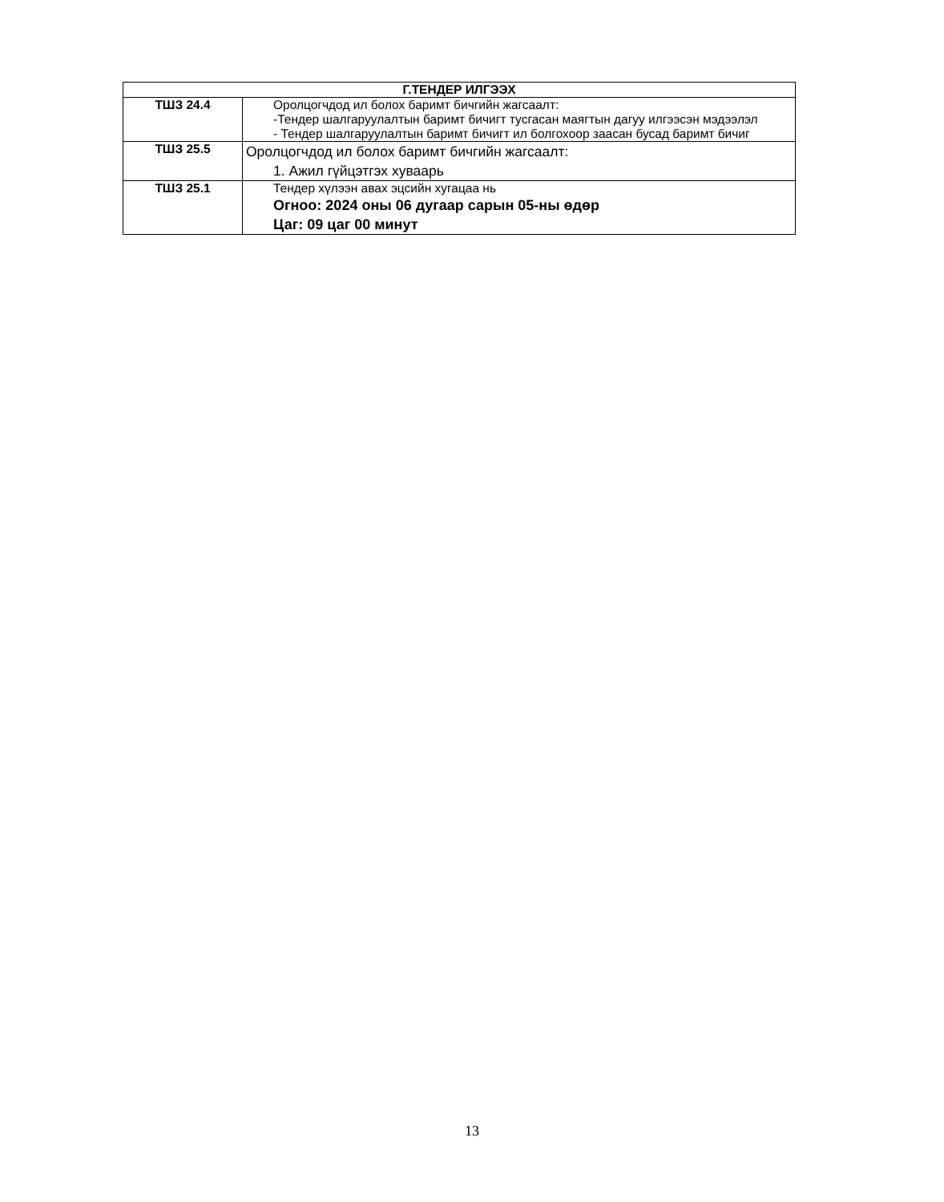| Г.ТЕНДЕР ИЛГЭЭХ | |
| --- | --- |
| ТШЗ 24.4 | Оролцогчдод ил болох баримт бичгийн жагсаалт: -Тендер шалгаруулалтын баримт бичигт тусгасан маягтын дагуу илгээсэн мэдээлэл - Тендер шалгаруулалтын баримт бичигт ил болгохоор заасан бусад баримт бичиг |
| ТШЗ 25.5 | Оролцогчдод ил болох баримт бичгийн жагсаалт: 1. Ажил гүйцэтгэх хуваарь |
| ТШЗ 25.1 | Тендер хүлээн авах эцсийн хугацаа нь Огноо: 2024 оны 06 дугаар сарын 05-ны өдөр Цаг: 09 цаг 00 минут |
13